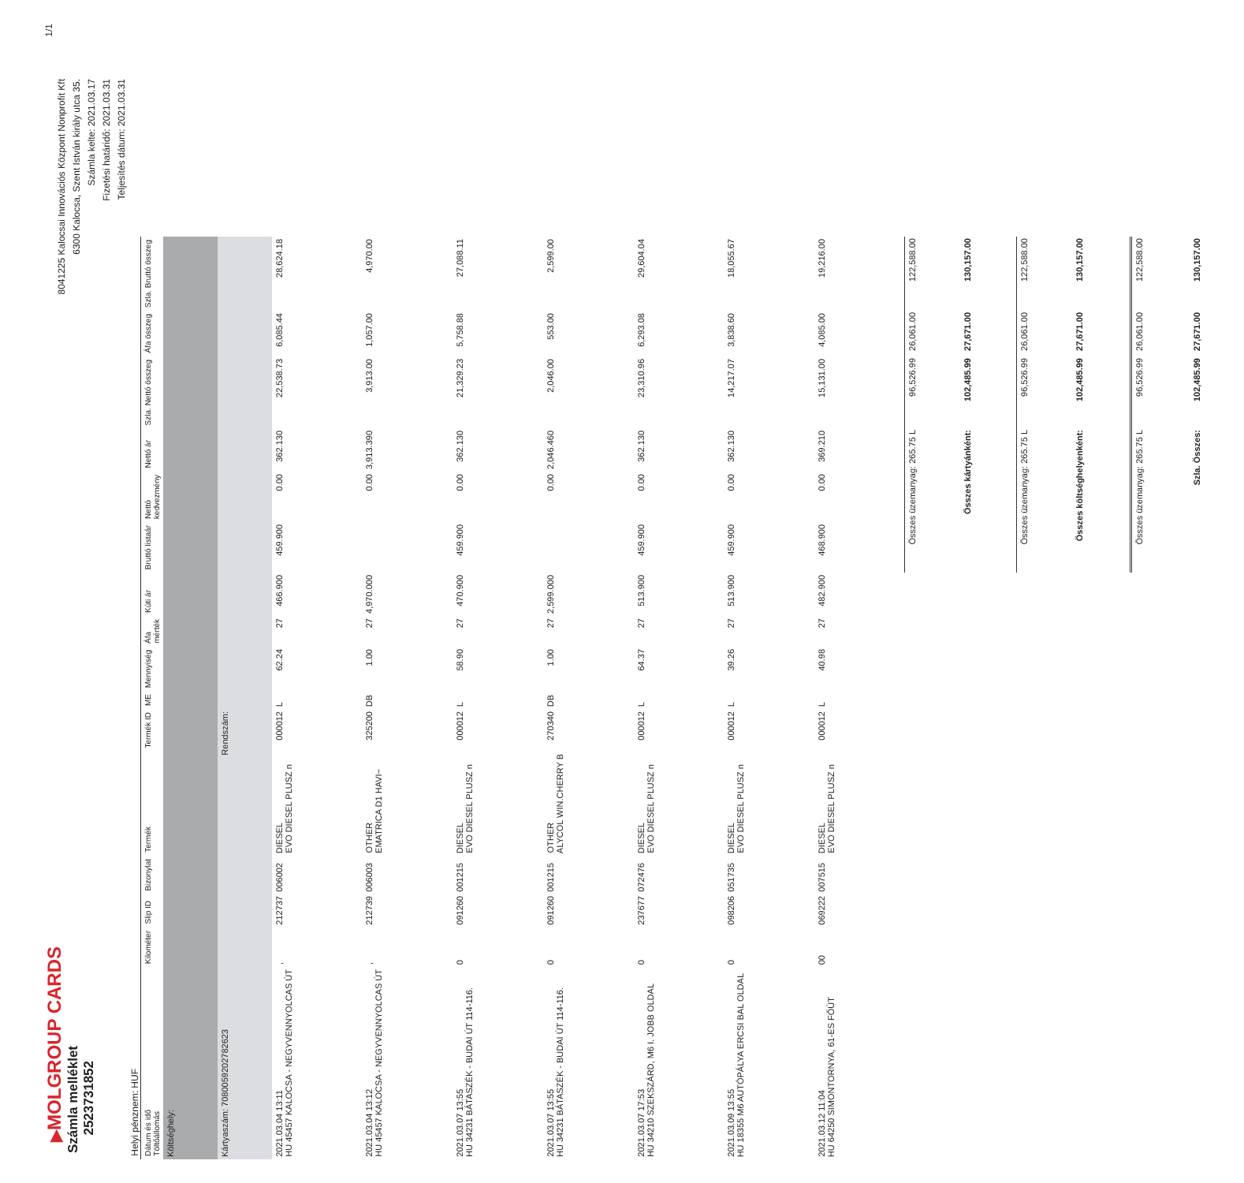▶MOLGROUP CARDS
Számla melléklet
2523731852
1/1
8041225 Kalocsai Innovációs Központ Nonprofit Kft
6300 Kalocsa, Szent István király utca 35.
Számla kelte: 2021.03.17
Fizetési határidő: 2021.03.31
Teljesítés dátum: 2021.03.31
Helyi pénznem: HUF
| Dátum és idő Töltőállomás | Kilométer | Slip ID | Bizonylat | Termék | Termék ID | ME | Mennyiség | Áfa mérték | Kúti ár | Bruttó listaár | Nettó kedvezmény | Nettó ár | Szla. Nettó összeg | Áfa összeg | Szla. Bruttó összeg |
| --- | --- | --- | --- | --- | --- | --- | --- | --- | --- | --- | --- | --- | --- | --- | --- |
| Költséghely: | | | | | | | | | | | | | | | |
| Kártyaszám: 7080059202782623 | | | | Rendszám: | | | | | | | | | | | |
| 2021.03.04 13:11 HU 45457 KALOCSA - NEGYVENNYOLCAS ÚT | , | 212737 | 006002 | DIESEL EVO DIESEL PLUSZ n | 000012 | L | 62.24 | 27 | 466.900 | 459.900 | 0.00 | 362.130 | 22,538.73 | 6,085.44 | 28,624.18 |
| 2021.03.04 13:12 HU 45457 KALOCSA - NEGYVENNYOLCAS ÚT | , | 212739 | 006003 | OTHER EMATRICA D1 HAVI~ | 325200 | DB | 1.00 | 27 | 4,970.000 | | 0.00 | 3,913.390 | 3,913.00 | 1,057.00 | 4,970.00 |
| 2021.03.07 13:55 HU 34231 BÁTASZÉK - BUDAI ÚT 114-116. | 0 | 091260 | 001215 | DIESEL EVO DIESEL PLUSZ n | 000012 | L | 58.90 | 27 | 470.900 | 459.900 | 0.00 | 362.130 | 21,329.23 | 5,758.88 | 27,088.11 |
| 2021.03.07 13:55 HU 34231 BÁTASZÉK - BUDAI ÚT 114-116. | 0 | 091260 | 001215 | OTHER ALYCOL WIN.CHERRY B | 270340 | DB | 1.00 | 27 | 2,599.000 | | 0.00 | 2,046.460 | 2,046.00 | 553.00 | 2,599.00 |
| 2021.03.07 17:53 HU 34210 SZEKSZÁRD, M6 I. JOBB OLDAL | 0 | 237677 | 072476 | DIESEL EVO DIESEL PLUSZ n | 000012 | L | 64.37 | 27 | 513.900 | 459.900 | 0.00 | 362.130 | 23,310.96 | 6,293.08 | 29,604.04 |
| 2021.03.09 13:55 HU 18355 M6 AUTÓPÁLYA ERCSI BAL OLDAL | 0 | 098206 | 051735 | DIESEL EVO DIESEL PLUSZ n | 000012 | L | 39.26 | 27 | 513.900 | 459.900 | 0.00 | 362.130 | 14,217.07 | 3,838.60 | 18,055.67 |
| 2021.03.12 11:04 HU 64250 SIMONTORNYA, 61-ES FŐÚT | 00 | 069222 | 007515 | DIESEL EVO DIESEL PLUSZ n | 000012 | L | 40.98 | 27 | 482.900 | 468.900 | 0.00 | 369.210 | 15,131.00 | 4,085.00 | 19,216.00 |
| | | | | | | | | | | Összes üzemanyag: 265.75 L | | | 96,526.99 | 26,061.00 | 122,588.00 |
| | | | | | | | | | | Összes kártyánként: | | | 102,485.99 | 27,671.00 | 130,157.00 |
| | | | | | | | | | | Összes üzemanyag: 265.75 L | | | 96,526.99 | 26,061.00 | 122,588.00 |
| | | | | | | | | | | Összes költséghelyenként: | | | 102,485.99 | 27,671.00 | 130,157.00 |
| | | | | | | | | | | Összes üzemanyag: 265.75 L | | | 96,526.99 | 26,061.00 | 122,588.00 |
| | | | | | | | | | | Szla. Összes: | | | 102,485.99 | 27,671.00 | 130,157.00 |